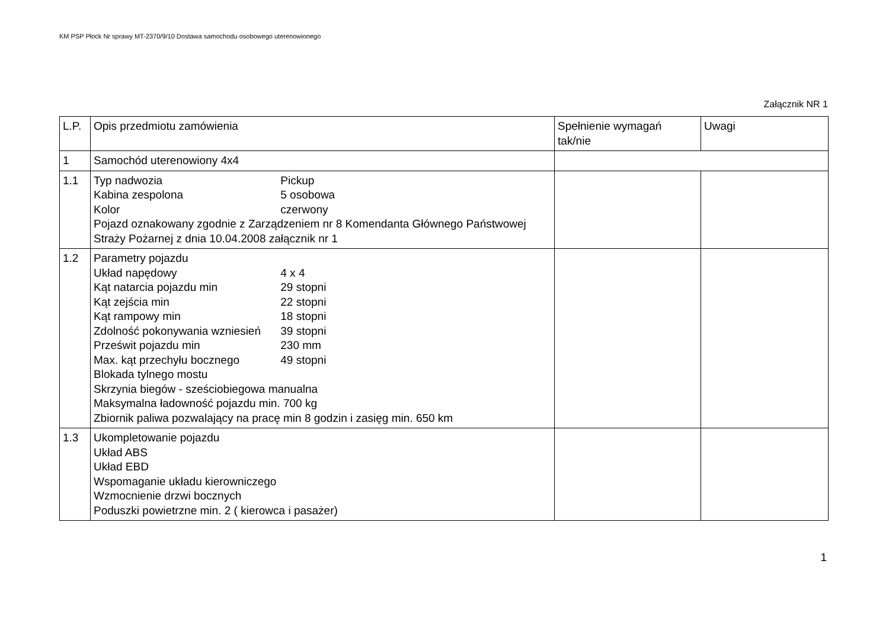KM PSP Płock Nr sprawy MT-2370/9/10 Dostawa samochodu osobowego uterenowionego
Załącznik NR 1
| L.P. | Opis przedmiotu zamówienia | Spełnienie wymagań tak/nie | Uwagi |
| 1 | Samochód uterenowiony 4x4 | | |
| 1.1 | Typ nadwozia Pickup Kabina zespolona 5 osobowa Kolor czerwony Pojazd oznakowany zgodnie z Zarządzeniem nr 8 Komendanta Głównego Państwowej Straży Pożarnej z dnia 10.04.2008 załącznik nr 1 | | |
| 1.2 | Parametry pojazdu Układ napędowy 4 x 4 Kąt natarcia pojazdu min 29 stopni Kąt zejścia min 22 stopni Kąt rampowy min 18 stopni Zdolność pokonywania wzniesień 39 stopni Prześwit pojazdu min 230 mm Max. kąt przechyłu bocznego 49 stopni Blokada tylnego mostu Skrzynia biegów - sześciobiegowa manualna Maksymalna ładowność pojazdu min. 700 kg Zbiornik paliwa pozwalający na pracę min 8 godzin i zasięg min. 650 km | | |
| 1.3 | Ukompletowanie pojazdu Układ ABS Układ EBD Wspomaganie układu kierowniczego Wzmocnienie drzwi bocznych Poduszki powietrzne min. 2 ( kierowca i pasażer) | | |
1